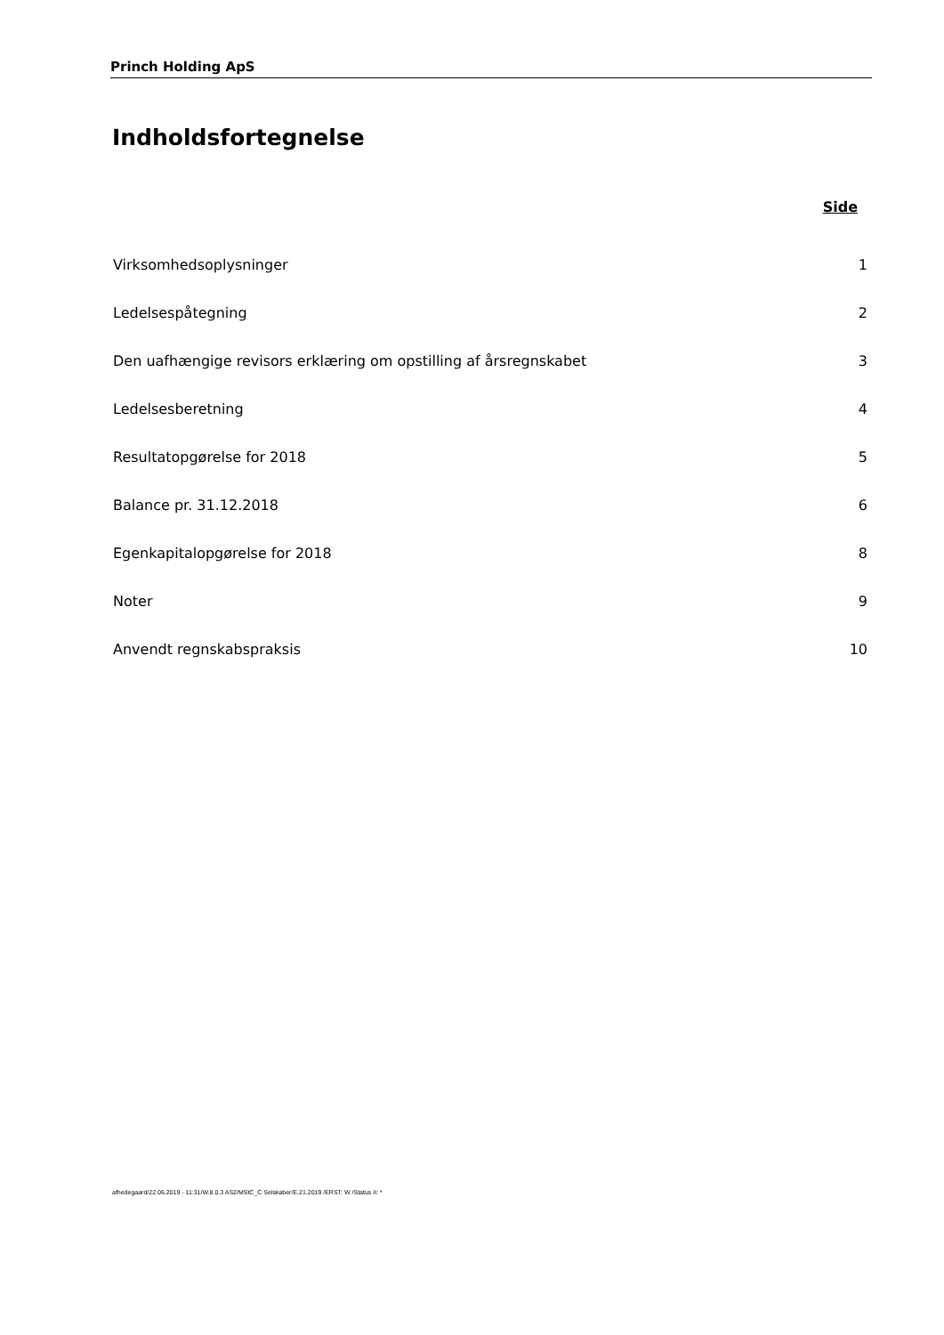Princh Holding ApS
Indholdsfortegnelse
| | Side |
| --- | --- |
| Virksomhedsoplysninger | 1 |
| Ledelsespåtegning | 2 |
| Den uafhængige revisors erklæring om opstilling af årsregnskabet | 3 |
| Ledelsesberetning | 4 |
| Resultatopgørelse for 2018 | 5 |
| Balance pr. 31.12.2018 | 6 |
| Egenkapitalopgørelse for 2018 | 8 |
| Noter | 9 |
| Anvendt regnskabspraksis | 10 |
afhedegaard/22.06.2019 - 11:31/W.8.0.3 AS2/MStC_C Selskaber/E.21.2019 /ERST: W /Status II: *